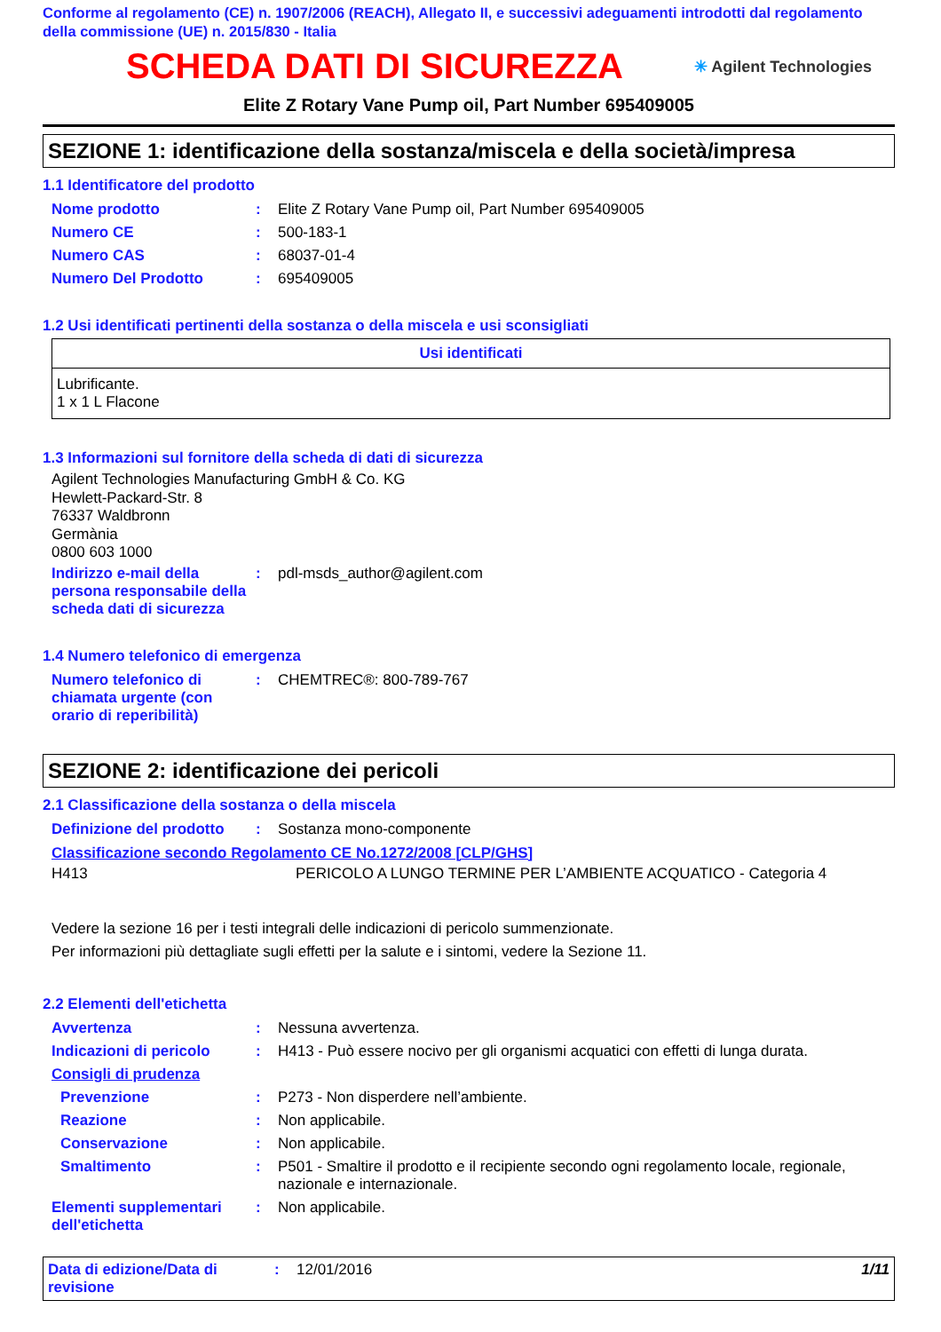Conforme al regolamento (CE) n. 1907/2006 (REACH), Allegato II, e successivi adeguamenti introdotti dal regolamento della commissione (UE) n. 2015/830 - Italia
SCHEDA DATI DI SICUREZZA
✳ Agilent Technologies
Elite Z Rotary Vane Pump oil, Part Number 695409005
SEZIONE 1: identificazione della sostanza/miscela e della società/impresa
1.1 Identificatore del prodotto
| Nome prodotto | : | Elite Z Rotary Vane Pump oil, Part Number 695409005 |
| Numero CE | : | 500-183-1 |
| Numero CAS | : | 68037-01-4 |
| Numero Del Prodotto | : | 695409005 |
1.2 Usi identificati pertinenti della sostanza o della miscela e usi sconsigliati
| Usi identificati |
| --- |
| Lubrificante. 1 x 1 L Flacone |
1.3 Informazioni sul fornitore della scheda di dati di sicurezza
Agilent Technologies Manufacturing GmbH & Co. KG
Hewlett-Packard-Str. 8
76337 Waldbronn
Germània
0800 603 1000
| Indirizzo e-mail della persona responsabile della scheda dati di sicurezza | : | pdl-msds_author@agilent.com |
1.4 Numero telefonico di emergenza
| Numero telefonico di chiamata urgente (con orario di reperibilità) | : | CHEMTREC®: 800-789-767 |
SEZIONE 2: identificazione dei pericoli
2.1 Classificazione della sostanza o della miscela
| Definizione del prodotto | : | Sostanza mono-componente |
Classificazione secondo Regolamento CE No.1272/2008 [CLP/GHS]
| H413 | PERICOLO A LUNGO TERMINE PER L’AMBIENTE ACQUATICO - Categoria 4 |
Vedere la sezione 16 per i testi integrali delle indicazioni di pericolo summenzionate.
Per informazioni più dettagliate sugli effetti per la salute e i sintomi, vedere la Sezione 11.
2.2 Elementi dell'etichetta
| Avvertenza | : | Nessuna avvertenza. |
| Indicazioni di pericolo | : | H413 - Può essere nocivo per gli organismi acquatici con effetti di lunga durata. |
| Consigli di prudenza | | |
| Prevenzione | : | P273 - Non disperdere nell’ambiente. |
| Reazione | : | Non applicabile. |
| Conservazione | : | Non applicabile. |
| Smaltimento | : | P501 - Smaltire il prodotto e il recipiente secondo ogni regolamento locale, regionale, nazionale e internazionale. |
| Elementi supplementari dell'etichetta | : | Non applicabile. |
Data di edizione/Data di revisione
: 12/01/2016 1/11